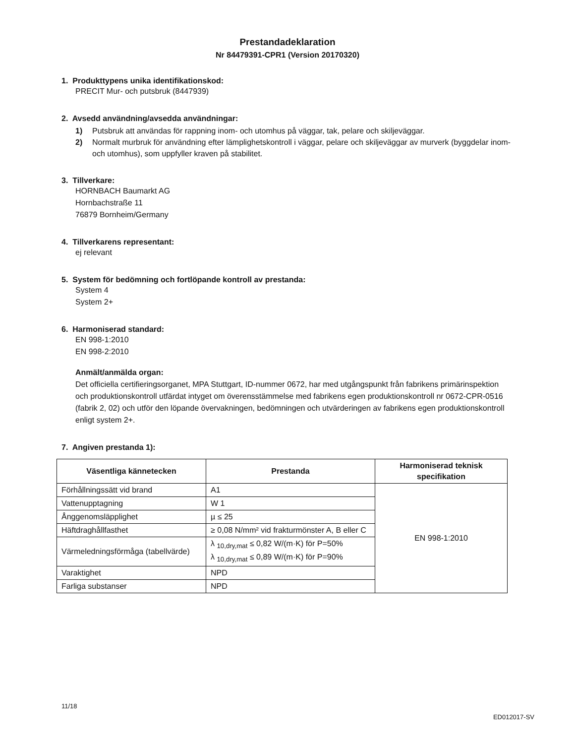Prestandadeklaration
Nr 84479391-CPR1 (Version 20170320)
1. Produkttypens unika identifikationskod:
PRECIT Mur- och putsbruk (8447939)
2. Avsedd användning/avsedda användningar:
1) Putsbruk att användas för rappning inom- och utomhus på väggar, tak, pelare och skiljeväggar.
2) Normalt murbruk för användning efter lämplighetskontroll i väggar, pelare och skiljeväggar av murverk (byggdelar inom- och utomhus), som uppfyller kraven på stabilitet.
3. Tillverkare:
HORNBACH Baumarkt AG
Hornbachstraße 11
76879 Bornheim/Germany
4. Tillverkarens representant:
ej relevant
5. System för bedömning och fortlöpande kontroll av prestanda:
System 4
System 2+
6. Harmoniserad standard:
EN 998-1:2010
EN 998-2:2010
Anmält/anmälda organ:
Det officiella certifieringsorganet, MPA Stuttgart, ID-nummer 0672, har med utgångspunkt från fabrikens primärinspektion och produktionskontroll utfärdat intyget om överensstämmelse med fabrikens egen produktionskontroll nr 0672-CPR-0516 (fabrik 2, 02) och utför den löpande övervakningen, bedömningen och utvärderingen av fabrikens egen produktionskontroll enligt system 2+.
7. Angiven prestanda 1):
| Väsentliga kännetecken | Prestanda | Harmoniserad teknisk specifikation |
| --- | --- | --- |
| Förhållningssätt vid brand | A1 | EN 998-1:2010 |
| Vattenupptagning | W 1 | |
| Ånggenomsläpplighet | µ ≤ 25 | |
| Häftdraghållfasthet | ≥ 0,08 N/mm² vid frakturmönster A, B eller C | |
| Värmeledningsförmåga (tabellvärde) | λ <sub>10,dry,mat</sub> ≤ 0,82 W/(m·K) för P=50% λ <sub>10,dry,mat</sub> ≤ 0,89 W/(m·K) för P=90% | |
| Varaktighet | NPD | |
| Farliga substanser | NPD | |
11/18
ED012017-SV